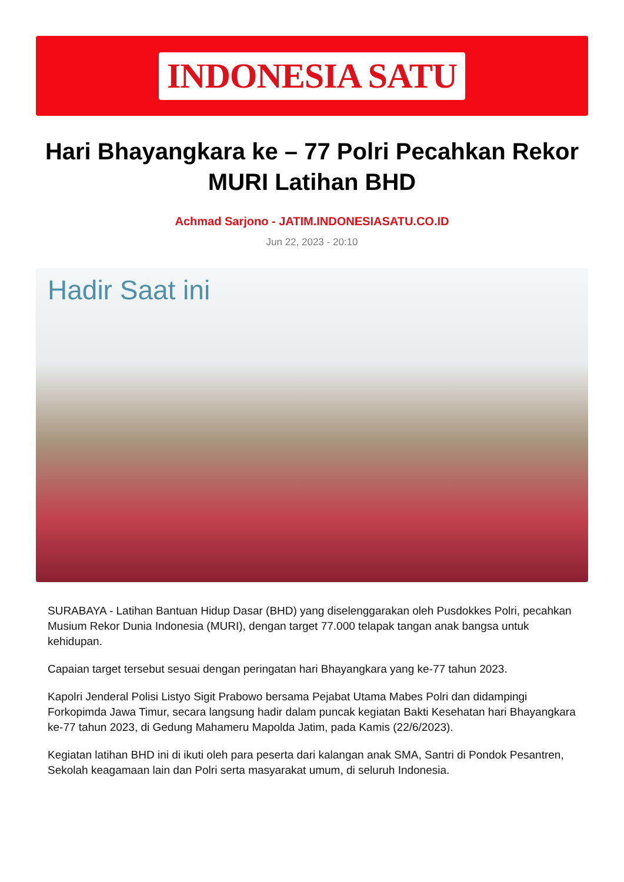INDONESIA SATU
Hari Bhayangkara ke – 77 Polri Pecahkan Rekor MURI Latihan BHD
Achmad Sarjono - JATIM.INDONESIASATU.CO.ID
Jun 22, 2023 - 20:10
Hadir Saat ini
SURABAYA - Latihan Bantuan Hidup Dasar (BHD) yang diselenggarakan oleh Pusdokkes Polri, pecahkan Musium Rekor Dunia Indonesia (MURI), dengan target 77.000 telapak tangan anak bangsa untuk kehidupan.
Capaian target tersebut sesuai dengan peringatan hari Bhayangkara yang ke-77 tahun 2023.
Kapolri Jenderal Polisi Listyo Sigit Prabowo bersama Pejabat Utama Mabes Polri dan didampingi Forkopimda Jawa Timur, secara langsung hadir dalam puncak kegiatan Bakti Kesehatan hari Bhayangkara ke-77 tahun 2023, di Gedung Mahameru Mapolda Jatim, pada Kamis (22/6/2023).
Kegiatan latihan BHD ini di ikuti oleh para peserta dari kalangan anak SMA, Santri di Pondok Pesantren, Sekolah keagamaan lain dan Polri serta masyarakat umum, di seluruh Indonesia.